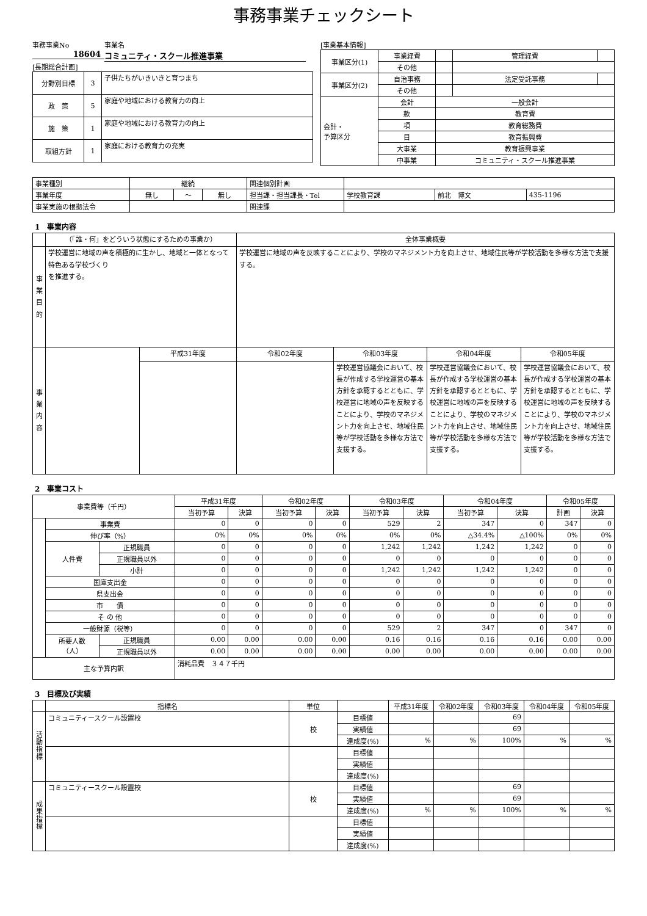事務事業チェックシート
事務事業No
18604
事業名
コミュニティ・スクール推進事業
[長期総合計画]
| 分野別目標 | 3 | 子供たちがいきいきと育つまち |
| 政 策 | 5 | 家庭や地域における教育力の向上 |
| 施 策 | 1 | 家庭や地域における教育力の向上 |
| 取組方針 | 1 | 家庭における教育力の充実 |
[事業基本情報]
| 事業区分(1) | 事業経費 | | 管理経費 | |
| | その他 | | | |
| 事業区分(2) | 自治事務 | | 法定受託事務 | |
| | その他 | | | |
| 会計・ 予算区分 | 会計 | 一般会計 | | |
| | 款 | 教育費 | | |
| | 項 | 教育総務費 | | |
| | 目 | 教育振興費 | | |
| | 大事業 | 教育振興事業 | | |
| | 中事業 | コミュニティ・スクール推進事業 | | |
| 事業種別 | 継続 | | | 関連個別計画 | | | |
| 事業年度 | 無し | ～ | 無し | 担当課・担当課長・Tel | 学校教育課 | 前北 博文 | 435-1196 |
| 事業実施の根拠法令 | | | | 関連課 | | | |
1　事業内容
| | （「誰・何」をどういう状態にするための事業か） | | 全体事業概要 | | | |
| 事業目的 | 学校運営に地域の声を積極的に生かし、地域と一体となって特色ある学校づくり を推進する。 | | 学校運営に地域の声を反映することにより、学校のマネジメント力を向上させ、地域住民等が学校活動を多様な方法で支援する。 | | | |
| 事業内容 | | 平成31年度 | 令和02年度 | 令和03年度 | 令和04年度 | 令和05年度 |
| | | | | 学校運営協議会において、校長が作成する学校運営の基本方針を承認するとともに、学校運営に地域の声を反映することにより、学校のマネジメント力を向上させ、地域住民等が学校活動を多様な方法で支援する。 | 学校運営協議会において、校長が作成する学校運営の基本方針を承認するとともに、学校運営に地域の声を反映することにより、学校のマネジメント力を向上させ、地域住民等が学校活動を多様な方法で支援する。 | 学校運営協議会において、校長が作成する学校運営の基本方針を承認するとともに、学校運営に地域の声を反映することにより、学校のマネジメント力を向上させ、地域住民等が学校活動を多様な方法で支援する。 |
2　事業コスト
| 事業費等（千円） | | | 平成31年度 | | 令和02年度 | | 令和03年度 | | 令和04年度 | | 令和05年度 | |
| | | | 当初予算 | 決算 | 当初予算 | 決算 | 当初予算 | 決算 | 当初予算 | 決算 | 計画 | 決算 |
| | 事業費 | | 0 | 0 | 0 | 0 | 529 | 2 | 347 | 0 | 347 | 0 |
| | 伸び率（%） | | 0% | 0% | 0% | 0% | 0% | 0% | △34.4% | △100% | 0% | 0% |
| | 人件費 | 正規職員 | 0 | 0 | 0 | 0 | 1,242 | 1,242 | 1,242 | 1,242 | 0 | 0 |
| | | 正規職員以外 | 0 | 0 | 0 | 0 | 0 | 0 | 0 | 0 | 0 | 0 |
| | | 小計 | 0 | 0 | 0 | 0 | 1,242 | 1,242 | 1,242 | 1,242 | 0 | 0 |
| | 国庫支出金 | | 0 | 0 | 0 | 0 | 0 | 0 | 0 | 0 | 0 | 0 |
| | 県支出金 | | 0 | 0 | 0 | 0 | 0 | 0 | 0 | 0 | 0 | 0 |
| | 市 債 | | 0 | 0 | 0 | 0 | 0 | 0 | 0 | 0 | 0 | 0 |
| | そ の 他 | | 0 | 0 | 0 | 0 | 0 | 0 | 0 | 0 | 0 | 0 |
| | 一般財源（税等） | | 0 | 0 | 0 | 0 | 529 | 2 | 347 | 0 | 347 | 0 |
| | 所要人数 （人） | 正規職員 | 0.00 | 0.00 | 0.00 | 0.00 | 0.16 | 0.16 | 0.16 | 0.16 | 0.00 | 0.00 |
| | | 正規職員以外 | 0.00 | 0.00 | 0.00 | 0.00 | 0.00 | 0.00 | 0.00 | 0.00 | 0.00 | 0.00 |
| 主な予算内訳 | | | 消耗品費 ３４７千円 | | | | | | | | | |
3　目標及び実績
| | 指標名 | 単位 | | 平成31年度 | 令和02年度 | 令和03年度 | 令和04年度 | 令和05年度 |
| 活動指標 | コミュニティースクール設置校 | 校 | 目標値 | | | 69 | | |
| | | | 実績値 | | | 69 | | |
| | | | 達成度(%) | % | % | 100% | % | % |
| | | | 目標値 | | | | | |
| | | | 実績値 | | | | | |
| | | | 達成度(%) | | | | | |
| 成果指標 | コミュニティースクール設置校 | 校 | 目標値 | | | 69 | | |
| | | | 実績値 | | | 69 | | |
| | | | 達成度(%) | % | % | 100% | % | % |
| | | | 目標値 | | | | | |
| | | | 実績値 | | | | | |
| | | | 達成度(%) | | | | | |